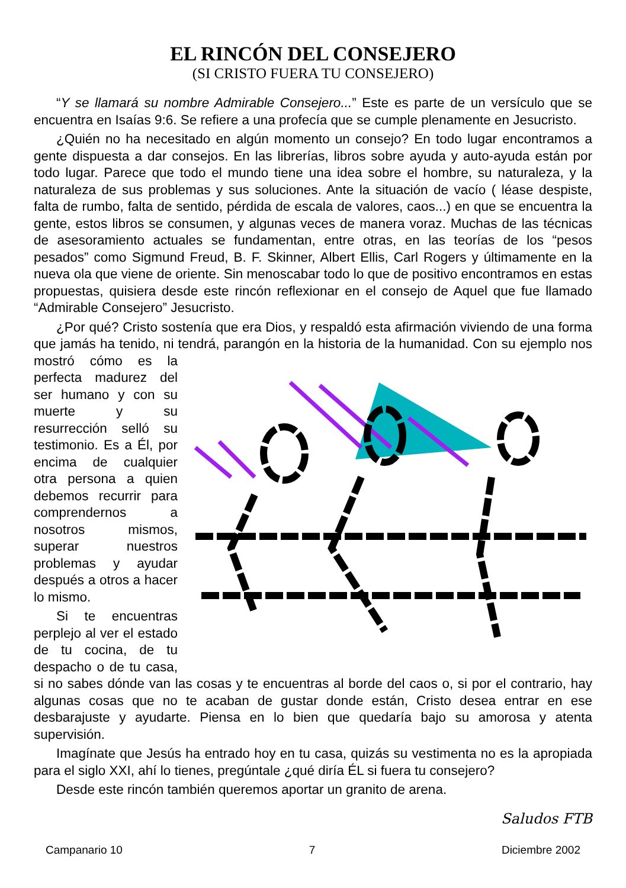EL RINCÓN DEL CONSEJERO
(SI CRISTO FUERA TU CONSEJERO)
“Y se llamará su nombre Admirable Consejero...” Este es parte de un versículo que se encuentra en Isaías 9:6. Se refiere a una profecía que se cumple plenamente en Jesucristo.
¿Quién no ha necesitado en algún momento un consejo? En todo lugar encontramos a gente dispuesta a dar consejos. En las librerías, libros sobre ayuda y auto-ayuda están por todo lugar. Parece que todo el mundo tiene una idea sobre el hombre, su naturaleza, y la naturaleza de sus problemas y sus soluciones. Ante la situación de vacío ( léase despiste, falta de rumbo, falta de sentido, pérdida de escala de valores, caos...) en que se encuentra la gente, estos libros se consumen, y algunas veces de manera voraz. Muchas de las técnicas de asesoramiento actuales se fundamentan, entre otras, en las teorías de los “pesos pesados” como Sigmund Freud, B. F. Skinner, Albert Ellis, Carl Rogers y últimamente en la nueva ola que viene de oriente. Sin menoscabar todo lo que de positivo encontramos en estas propuestas, quisiera desde este rincón reflexionar en el consejo de Aquel que fue llamado “Admirable Consejero” Jesucristo.
¿Por qué? Cristo sostenía que era Dios, y respaldó esta afirmación viviendo de una forma que jamás ha tenido, ni tendrá, parangón en la historia de la humanidad. Con su ejemplo nos mostró cómo es la perfecta madurez del ser humano y con su muerte y su resurrección selló su testimonio. Es a Él, por encima de cualquier otra persona a quien debemos recurrir para comprendernos a nosotros mismos, superar nuestros problemas y ayudar después a otros a hacer lo mismo.
Si te encuentras perplejo al ver el estado de tu cocina, de tu despacho o de tu casa, si no sabes dónde van las cosas y te encuentras al borde del caos o, si por el contrario, hay algunas cosas que no te acaban de gustar donde están, Cristo desea entrar en ese desbarajuste y ayudarte. Piensa en lo bien que quedaría bajo su amorosa y atenta supervisión.
Imagínate que Jesús ha entrado hoy en tu casa, quizás su vestimenta no es la apropiada para el siglo XXI, ahí lo tienes, pregúntale ¿qué diría ÉL si fuera tu consejero?
Desde este rincón también queremos aportar un granito de arena.
Saludos FTB
Campanario 10 7 Diciembre 2002